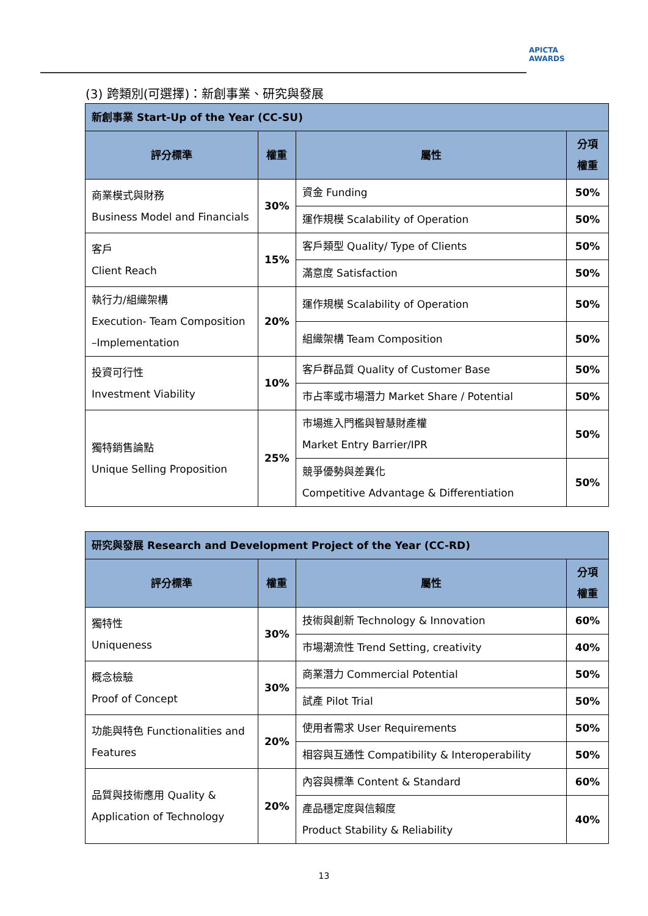APICTA
AWARDS
(3) 跨類別(可選擇)：新創事業、研究與發展
| 新創事業 Start-Up of the Year (CC-SU) | | | |
| 評分標準 | 權重 | 屬性 | 分項 權重 |
| 商業模式與財務 Business Model and Financials | 30% | 資金 Funding | 50% |
| | | 運作規模 Scalability of Operation | 50% |
| 客戶 Client Reach | 15% | 客戶類型 Quality/ Type of Clients | 50% |
| | | 滿意度 Satisfaction | 50% |
| 執行力/組織架構 Execution- Team Composition –Implementation | 20% | 運作規模 Scalability of Operation | 50% |
| | | 組織架構 Team Composition | 50% |
| 投資可行性 Investment Viability | 10% | 客戶群品質 Quality of Customer Base | 50% |
| | | 市占率或市場潛力 Market Share / Potential | 50% |
| 獨特銷售論點 Unique Selling Proposition | 25% | 市場進入門檻與智慧財產權 Market Entry Barrier/IPR | 50% |
| | | 競爭優勢與差異化 Competitive Advantage & Differentiation | 50% |
| 研究與發展 Research and Development Project of the Year (CC-RD) | | | |
| 評分標準 | 權重 | 屬性 | 分項 權重 |
| 獨特性 Uniqueness | 30% | 技術與創新 Technology & Innovation | 60% |
| | | 市場潮流性 Trend Setting, creativity | 40% |
| 概念檢驗 Proof of Concept | 30% | 商業潛力 Commercial Potential | 50% |
| | | 試產 Pilot Trial | 50% |
| 功能與特色 Functionalities and Features | 20% | 使用者需求 User Requirements | 50% |
| | | 相容與互通性 Compatibility & Interoperability | 50% |
| 品質與技術應用 Quality & Application of Technology | 20% | 內容與標準 Content & Standard | 60% |
| | | 產品穩定度與信賴度 Product Stability & Reliability | 40% |
13